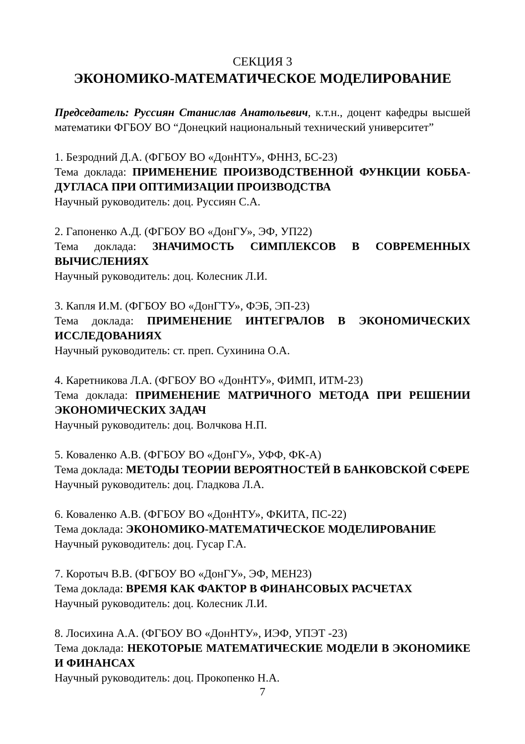СЕКЦИЯ 3
ЭКОНОМИКО-МАТЕМАТИЧЕСКОЕ МОДЕЛИРОВАНИЕ
Председатель: Руссиян Станислав Анатольевич, к.т.н., доцент кафедры высшей математики ФГБОУ ВО “Донецкий национальный технический университет”
1. Безродний Д.А. (ФГБОУ ВО «ДонНТУ», ФННЗ, БС-23)
Тема доклада: ПРИМЕНЕНИЕ ПРОИЗВОДСТВЕННОЙ ФУНКЦИИ КОББА-ДУГЛАСА ПРИ ОПТИМИЗАЦИИ ПРОИЗВОДСТВА
Научный руководитель: доц. Руссиян С.А.
2. Гапоненко А.Д. (ФГБОУ ВО «ДонГУ», ЭФ, УП22)
Тема доклада: ЗНАЧИМОСТЬ СИМПЛЕКСОВ В СОВРЕМЕННЫХ ВЫЧИСЛЕНИЯХ
Научный руководитель: доц. Колесник Л.И.
3. Капля И.М. (ФГБОУ ВО «ДонГТУ», ФЭБ, ЭП-23)
Тема доклада: ПРИМЕНЕНИЕ ИНТЕГРАЛОВ В ЭКОНОМИЧЕСКИХ ИССЛЕДОВАНИЯХ
Научный руководитель: ст. преп. Сухинина О.А.
4. Каретникова Л.А. (ФГБОУ ВО «ДонНТУ», ФИМП, ИТМ-23)
Тема доклада: ПРИМЕНЕНИЕ МАТРИЧНОГО МЕТОДА ПРИ РЕШЕНИИ ЭКОНОМИЧЕСКИХ ЗАДАЧ
Научный руководитель: доц. Волчкова Н.П.
5. Коваленко А.В. (ФГБОУ ВО «ДонГУ», УФФ, ФК-А)
Тема доклада: МЕТОДЫ ТЕОРИИ ВЕРОЯТНОСТЕЙ В БАНКОВСКОЙ СФЕРЕ
Научный руководитель: доц. Гладкова Л.А.
6. Коваленко А.В. (ФГБОУ ВО «ДонНТУ», ФКИТА, ПС-22)
Тема доклада: ЭКОНОМИКО-МАТЕМАТИЧЕСКОЕ МОДЕЛИРОВАНИЕ
Научный руководитель: доц. Гусар Г.А.
7. Коротыч В.В. (ФГБОУ ВО «ДонГУ», ЭФ, МЕН23)
Тема доклада: ВРЕМЯ КАК ФАКТОР В ФИНАНСОВЫХ РАСЧЕТАХ
Научный руководитель: доц. Колесник Л.И.
8. Лосихина А.А. (ФГБОУ ВО «ДонНТУ», ИЭФ, УПЭТ -23)
Тема доклада: НЕКОТОРЫЕ МАТЕМАТИЧЕСКИЕ МОДЕЛИ В ЭКОНОМИКЕ И ФИНАНСАХ
Научный руководитель: доц. Прокопенко Н.А.
7